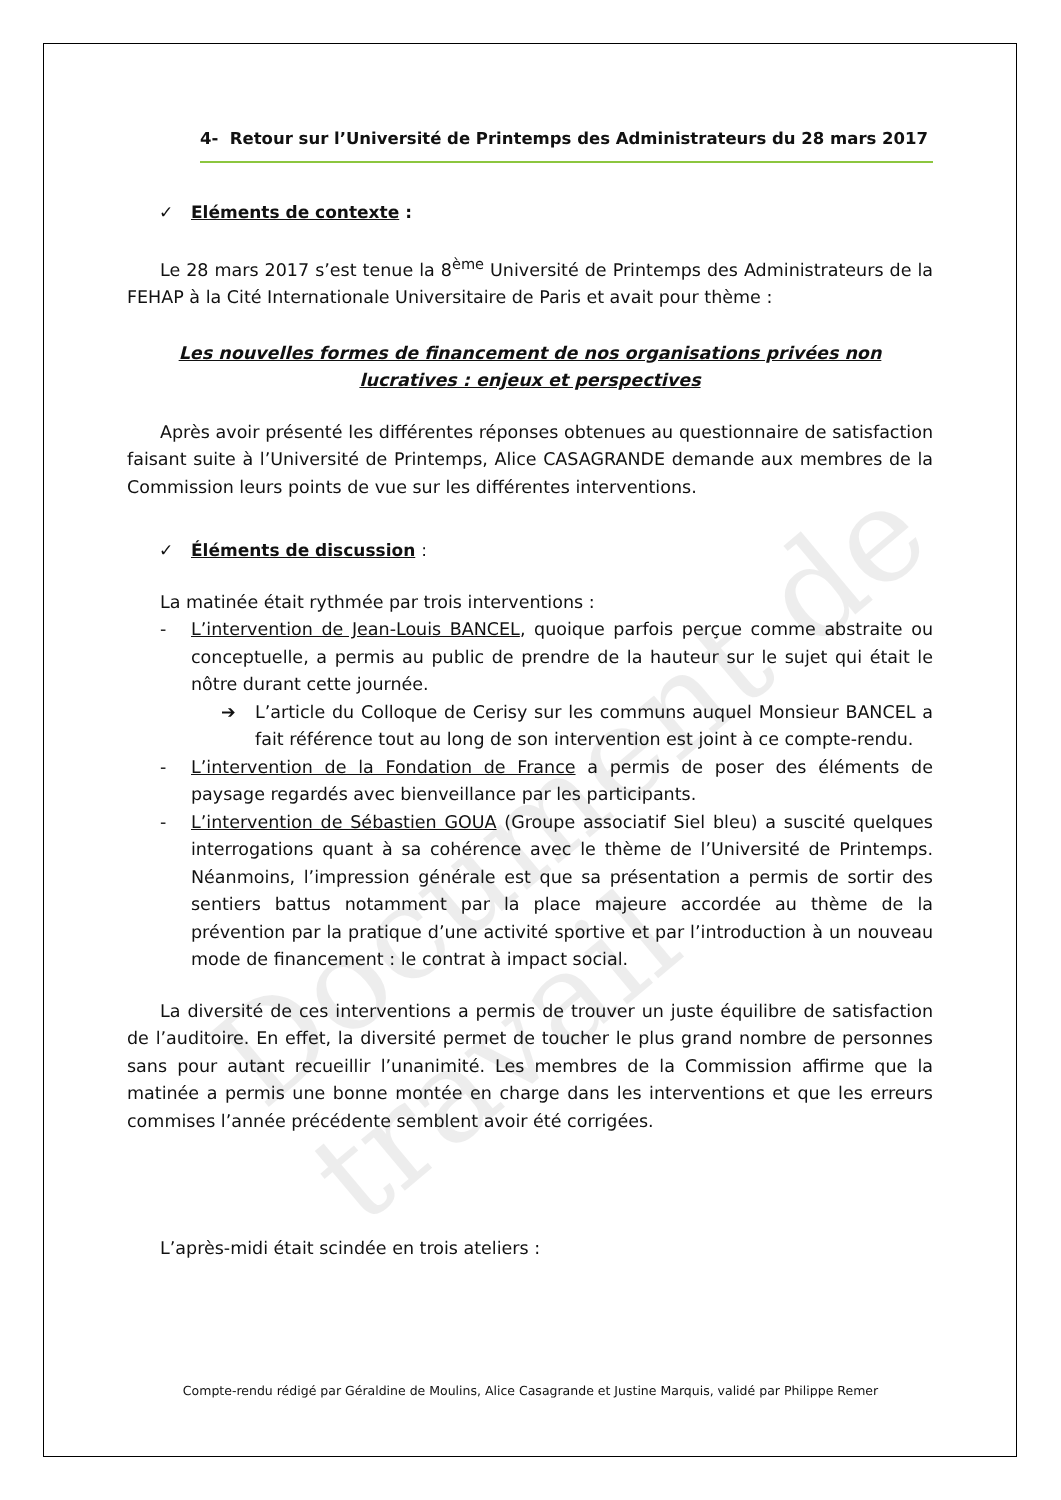Document de travail
4- Retour sur l’Université de Printemps des Administrateurs du 28 mars 2017
✓ Eléments de contexte :
Le 28 mars 2017 s’est tenue la 8<sup>ème</sup> Université de Printemps des Administrateurs de la FEHAP à la Cité Internationale Universitaire de Paris et avait pour thème :
Les nouvelles formes de financement de nos organisations privées non lucratives : enjeux et perspectives
Après avoir présenté les différentes réponses obtenues au questionnaire de satisfaction faisant suite à l’Université de Printemps, Alice CASAGRANDE demande aux membres de la Commission leurs points de vue sur les différentes interventions.
✓ Éléments de discussion :
La matinée était rythmée par trois interventions :
- L’intervention de Jean-Louis BANCEL, quoique parfois perçue comme abstraite ou conceptuelle, a permis au public de prendre de la hauteur sur le sujet qui était le nôtre durant cette journée.
➔ L’article du Colloque de Cerisy sur les communs auquel Monsieur BANCEL a fait référence tout au long de son intervention est joint à ce compte-rendu.
- L’intervention de la Fondation de France a permis de poser des éléments de paysage regardés avec bienveillance par les participants.
- L’intervention de Sébastien GOUA (Groupe associatif Siel bleu) a suscité quelques interrogations quant à sa cohérence avec le thème de l’Université de Printemps. Néanmoins, l’impression générale est que sa présentation a permis de sortir des sentiers battus notamment par la place majeure accordée au thème de la prévention par la pratique d’une activité sportive et par l’introduction à un nouveau mode de financement : le contrat à impact social.
La diversité de ces interventions a permis de trouver un juste équilibre de satisfaction de l’auditoire. En effet, la diversité permet de toucher le plus grand nombre de personnes sans pour autant recueillir l’unanimité. Les membres de la Commission affirme que la matinée a permis une bonne montée en charge dans les interventions et que les erreurs commises l’année précédente semblent avoir été corrigées.
L’après-midi était scindée en trois ateliers :
Compte-rendu rédigé par Géraldine de Moulins, Alice Casagrande et Justine Marquis, validé par Philippe Remer